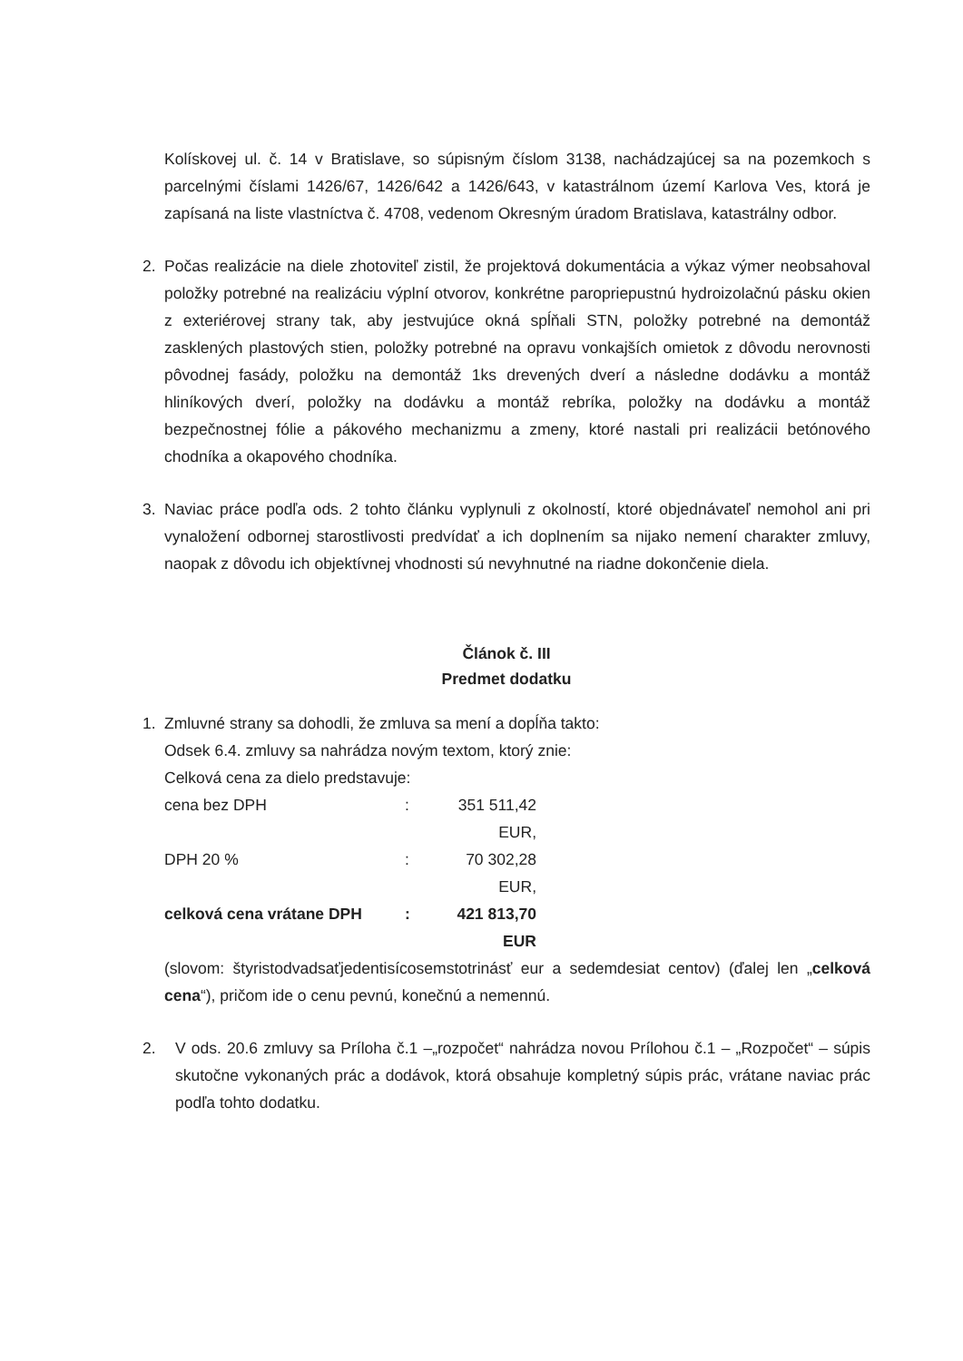Kolískovej ul. č. 14 v Bratislave, so súpisným číslom 3138, nachádzajúcej sa na pozemkoch s parcelnými číslami 1426/67, 1426/642 a 1426/643, v katastrálnom území Karlova Ves, ktorá je zapísaná na liste vlastníctva č. 4708, vedenom Okresným úradom Bratislava, katastrálny odbor.
2. Počas realizácie na diele zhotoviteľ zistil, že projektová dokumentácia a výkaz výmer neobsahoval položky potrebné na realizáciu výplní otvorov, konkrétne paropriepustnú hydroizolačnú pásku okien z exteriérovej strany tak, aby jestvujúce okná spĺňali STN, položky potrebné na demontáž zasklených plastových stien, položky potrebné na opravu vonkajších omietok z dôvodu nerovnosti pôvodnej fasády, položku na demontáž 1ks drevených dverí a následne dodávku a montáž hliníkových dverí, položky na dodávku a montáž rebríka, položky na dodávku a montáž bezpečnostnej fólie a pákového mechanizmu a zmeny, ktoré nastali pri realizácii betónového chodníka a okapového chodníka.
3. Naviac práce podľa ods. 2 tohto článku vyplynuli z okolností, ktoré objednávateľ nemohol ani pri vynaložení odbornej starostlivosti predvídať a ich doplnením sa nijako nemení charakter zmluvy, naopak z dôvodu ich objektívnej vhodnosti sú nevyhnutné na riadne dokončenie diela.
Článok č. III
Predmet dodatku
1. Zmluvné strany sa dohodli, že zmluva sa mení a dopĺňa takto:
Odsek 6.4. zmluvy sa nahrádza novým textom, ktorý znie:
Celková cena za dielo predstavuje:
cena bez DPH: 351 511,42 EUR,
DPH 20 %: 70 302,28 EUR,
celková cena vrátane DPH: 421 813,70 EUR
(slovom: štyristodvadsaťjedentisícosemstotrinásť eur a sedemdesiat centov) (ďalej len „celková cena“), pričom ide o cenu pevnú, konečnú a nemennú.
2. V ods. 20.6 zmluvy sa Príloha č.1 –„rozpočet“ nahrádza novou Prílohou č.1 – „Rozpočet“ – súpis skutočne vykonaných prác a dodávok, ktorá obsahuje kompletný súpis prác, vrátane naviac prác podľa tohto dodatku.